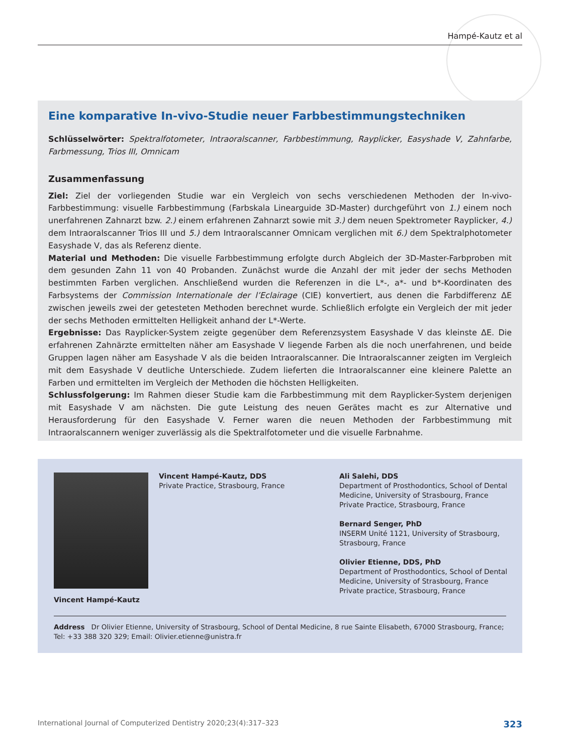Hampé-Kautz et al
Eine komparative In-vivo-Studie neuer Farbbestimmungstechniken
Schlüsselwörter: Spektralfotometer, Intraoralscanner, Farbbestimmung, Rayplicker, Easyshade V, Zahnfarbe, Farbmessung, Trios III, Omnicam
Zusammenfassung
Ziel: Ziel der vorliegenden Studie war ein Vergleich von sechs verschiedenen Methoden der In-vivo-Farbbestimmung: visuelle Farbbestimmung (Farbskala Linearguide 3D-Master) durchgeführt von 1.) einem noch unerfahrenen Zahnarzt bzw. 2.) einem erfahrenen Zahnarzt sowie mit 3.) dem neuen Spektrometer Rayplicker, 4.) dem Intraoralscanner Trios III und 5.) dem Intraoralscanner Omnicam verglichen mit 6.) dem Spektralphotometer Easyshade V, das als Referenz diente.
Material und Methoden: Die visuelle Farbbestimmung erfolgte durch Abgleich der 3D-Master-Farbproben mit dem gesunden Zahn 11 von 40 Probanden. Zunächst wurde die Anzahl der mit jeder der sechs Methoden bestimmten Farben verglichen. Anschließend wurden die Referenzen in die L*-, a*- und b*-Koordinaten des Farbsystems der Commission Internationale der l’Eclairage (CIE) konvertiert, aus denen die Farbdifferenz ΔE zwischen jeweils zwei der getesteten Methoden berechnet wurde. Schließlich erfolgte ein Vergleich der mit jeder der sechs Methoden ermittelten Helligkeit anhand der L*-Werte.
Ergebnisse: Das Rayplicker-System zeigte gegenüber dem Referenzsystem Easyshade V das kleinste ΔE. Die erfahrenen Zahnärzte ermittelten näher am Easyshade V liegende Farben als die noch unerfahrenen, und beide Gruppen lagen näher am Easyshade V als die beiden Intraoralscanner. Die Intraoralscanner zeigten im Vergleich mit dem Easyshade V deutliche Unterschiede. Zudem lieferten die Intraoralscanner eine kleinere Palette an Farben und ermittelten im Vergleich der Methoden die höchsten Helligkeiten.
Schlussfolgerung: Im Rahmen dieser Studie kam die Farbbestimmung mit dem Rayplicker-System derjenigen mit Easyshade V am nächsten. Die gute Leistung des neuen Gerätes macht es zur Alternative und Herausforderung für den Easyshade V. Ferner waren die neuen Methoden der Farbbestimmung mit Intraoralscannern weniger zuverlässig als die Spektralfotometer und die visuelle Farbnahme.
Vincent Hampé-Kautz, DDS
Private Practice, Strasbourg, France
Ali Salehi, DDS
Department of Prosthodontics, School of Dental
Medicine, University of Strasbourg, France
Private Practice, Strasbourg, France
Bernard Senger, PhD
INSERM Unité 1121, University of Strasbourg,
Strasbourg, France
Olivier Etienne, DDS, PhD
Department of Prosthodontics, School of Dental
Medicine, University of Strasbourg, France
Private practice, Strasbourg, France
Vincent Hampé-Kautz
Address Dr Olivier Etienne, University of Strasbourg, School of Dental Medicine, 8 rue Sainte Elisabeth, 67000 Strasbourg, France;
Tel: +33 388 320 329; Email: Olivier.etienne@unistra.fr
International Journal of Computerized Dentistry 2020;23(4):317–323 323